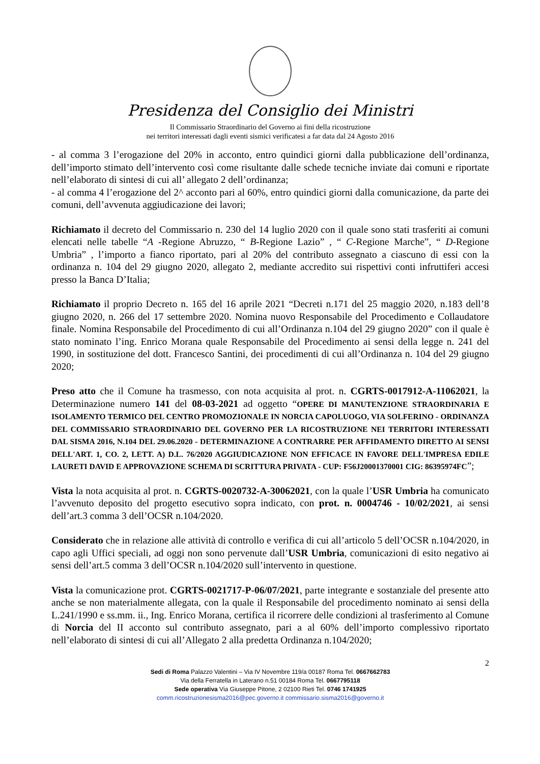Presidenza del Consiglio dei Ministri
Il Commissario Straordinario del Governo ai fini della ricostruzione
nei territori interessati dagli eventi sismici verificatesi a far data dal 24 Agosto 2016
- al comma 3 l’erogazione del 20% in acconto, entro quindici giorni dalla pubblicazione dell’ordinanza, dell’importo stimato dell’intervento così come risultante dalle schede tecniche inviate dai comuni e riportate nell’elaborato di sintesi di cui all’ allegato 2 dell’ordinanza;
- al comma 4 l’erogazione del 2^ acconto pari al 60%, entro quindici giorni dalla comunicazione, da parte dei comuni, dell’avvenuta aggiudicazione dei lavori;
Richiamato il decreto del Commissario n. 230 del 14 luglio 2020 con il quale sono stati trasferiti ai comuni elencati nelle tabelle “A -Regione Abruzzo, “ B-Regione Lazio” , “ C-Regione Marche”, “ D-Regione Umbria” , l’importo a fianco riportato, pari al 20% del contributo assegnato a ciascuno di essi con la ordinanza n. 104 del 29 giugno 2020, allegato 2, mediante accredito sui rispettivi conti infruttiferi accesi presso la Banca D’Italia;
Richiamato il proprio Decreto n. 165 del 16 aprile 2021 “Decreti n.171 del 25 maggio 2020, n.183 dell’8 giugno 2020, n. 266 del 17 settembre 2020. Nomina nuovo Responsabile del Procedimento e Collaudatore finale. Nomina Responsabile del Procedimento di cui all’Ordinanza n.104 del 29 giugno 2020” con il quale è stato nominato l’ing. Enrico Morana quale Responsabile del Procedimento ai sensi della legge n. 241 del 1990, in sostituzione del dott. Francesco Santini, dei procedimenti di cui all’Ordinanza n. 104 del 29 giugno 2020;
Preso atto che il Comune ha trasmesso, con nota acquisita al prot. n. CGRTS-0017912-A-11062021, la Determinazione numero 141 del 08-03-2021 ad oggetto “OPERE DI MANUTENZIONE STRAORDINARIA E ISOLAMENTO TERMICO DEL CENTRO PROMOZIONALE IN NORCIA CAPOLUOGO, VIA SOLFERINO - ORDINANZA DEL COMMISSARIO STRAORDINARIO DEL GOVERNO PER LA RICOSTRUZIONE NEI TERRITORI INTERESSATI DAL SISMA 2016, N.104 DEL 29.06.2020 - DETERMINAZIONE A CONTRARRE PER AFFIDAMENTO DIRETTO AI SENSI DELL'ART. 1, CO. 2, LETT. A) D.L. 76/2020 AGGIUDICAZIONE NON EFFICACE IN FAVORE DELL'IMPRESA EDILE LAURETI DAVID E APPROVAZIONE SCHEMA DI SCRITTURA PRIVATA - CUP: F56J20001370001 CIG: 86395974FC”;
Vista la nota acquisita al prot. n. CGRTS-0020732-A-30062021, con la quale l’USR Umbria ha comunicato l’avvenuto deposito del progetto esecutivo sopra indicato, con prot. n. 0004746 - 10/02/2021, ai sensi dell’art.3 comma 3 dell’OCSR n.104/2020.
Considerato che in relazione alle attività di controllo e verifica di cui all’articolo 5 dell’OCSR n.104/2020, in capo agli Uffici speciali, ad oggi non sono pervenute dall’USR Umbria, comunicazioni di esito negativo ai sensi dell’art.5 comma 3 dell’OCSR n.104/2020 sull’intervento in questione.
Vista la comunicazione prot. CGRTS-0021717-P-06/07/2021, parte integrante e sostanziale del presente atto anche se non materialmente allegata, con la quale il Responsabile del procedimento nominato ai sensi della L.241/1990 e ss.mm. ii., Ing. Enrico Morana, certifica il ricorrere delle condizioni al trasferimento al Comune di Norcia del II acconto sul contributo assegnato, pari a al 60% dell’importo complessivo riportato nell’elaborato di sintesi di cui all’Allegato 2 alla predetta Ordinanza n.104/2020;
2
Sedi di Roma Palazzo Valentini – Via IV Novembre 119/a 00187 Roma Tel. 0667662783
Via della Ferratella in Laterano n.51 00184 Roma Tel. 0667795118
Sede operativa Via Giuseppe Pitone, 2 02100 Rieti Tel. 0746 1741925
comm.ricostruzionesisma2016@pec.governo.it commissario.sisma2016@governo.it